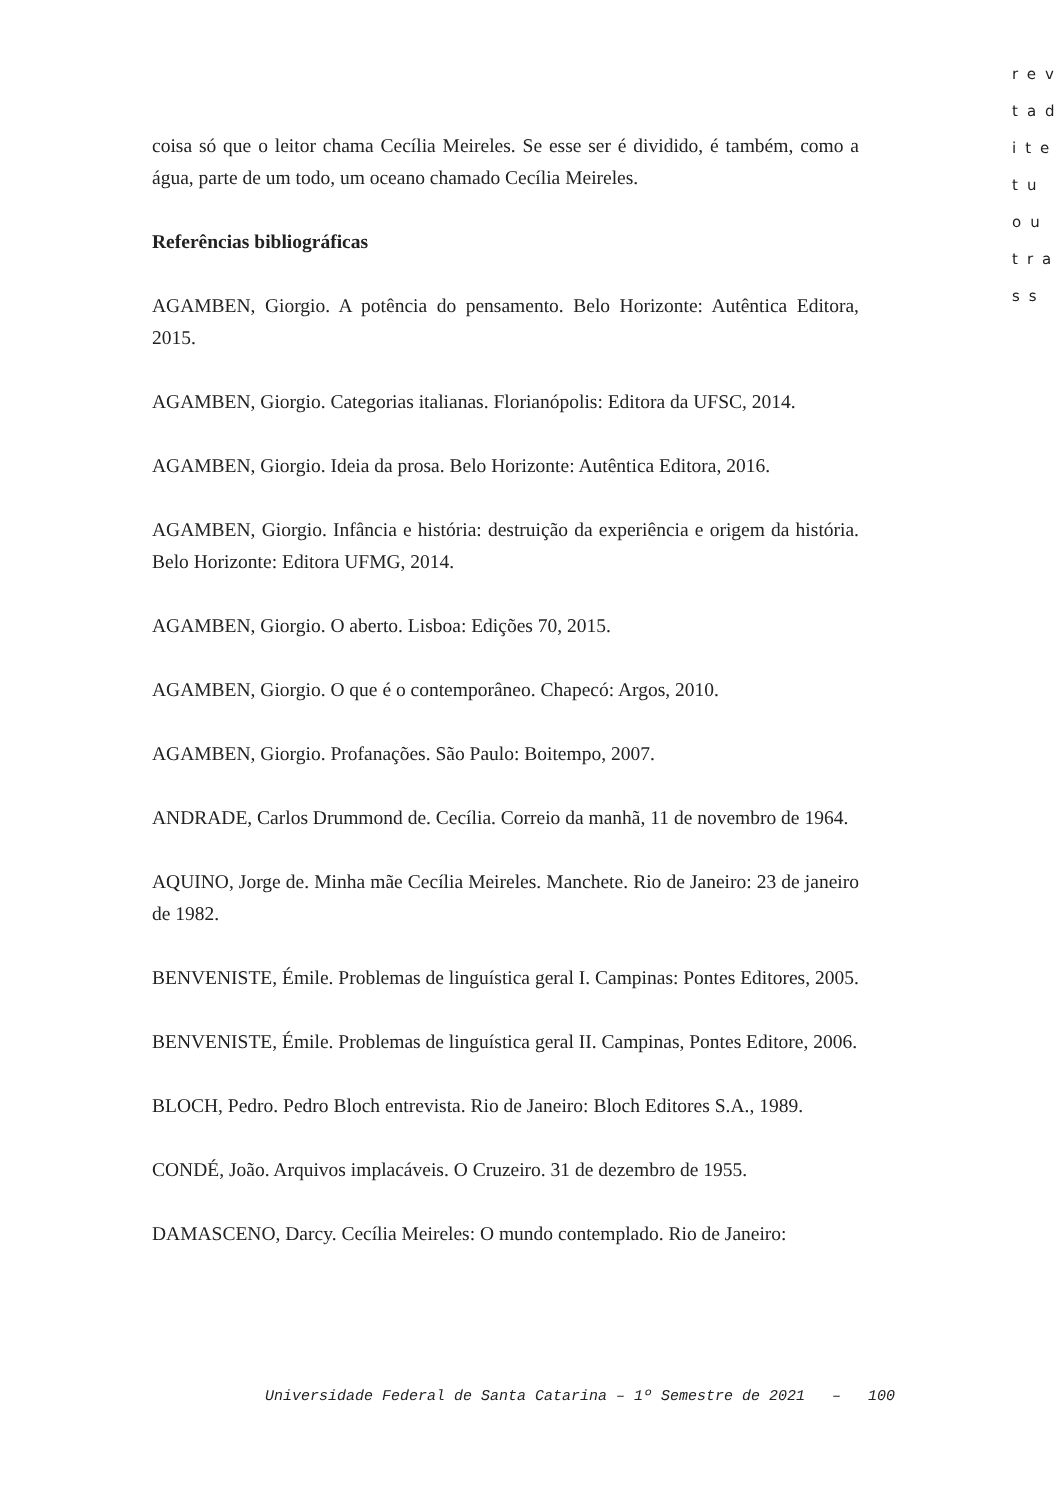rev
tad
ite
tu
ou
tra
ss
coisa só que o leitor chama Cecília Meireles. Se esse ser é dividido, é também, como a água, parte de um todo, um oceano chamado Cecília Meireles.
Referências bibliográficas
AGAMBEN, Giorgio. A potência do pensamento. Belo Horizonte: Autêntica Editora, 2015.
AGAMBEN, Giorgio. Categorias italianas. Florianópolis: Editora da UFSC, 2014.
AGAMBEN, Giorgio. Ideia da prosa. Belo Horizonte: Autêntica Editora, 2016.
AGAMBEN, Giorgio. Infância e história: destruição da experiência e origem da história. Belo Horizonte: Editora UFMG, 2014.
AGAMBEN, Giorgio. O aberto. Lisboa: Edições 70, 2015.
AGAMBEN, Giorgio. O que é o contemporâneo. Chapecó: Argos, 2010.
AGAMBEN, Giorgio. Profanações. São Paulo: Boitempo, 2007.
ANDRADE, Carlos Drummond de. Cecília. Correio da manhã, 11 de novembro de 1964.
AQUINO, Jorge de. Minha mãe Cecília Meireles. Manchete. Rio de Janeiro: 23 de janeiro de 1982.
BENVENISTE, Émile. Problemas de linguística geral I. Campinas: Pontes Editores, 2005.
BENVENISTE, Émile. Problemas de linguística geral II. Campinas, Pontes Editore, 2006.
BLOCH, Pedro. Pedro Bloch entrevista. Rio de Janeiro: Bloch Editores S.A., 1989.
CONDÉ, João. Arquivos implacáveis. O Cruzeiro. 31 de dezembro de 1955.
DAMASCENO, Darcy. Cecília Meireles: O mundo contemplado. Rio de Janeiro:
Universidade Federal de Santa Catarina – 1º Semestre de 2021 – 100